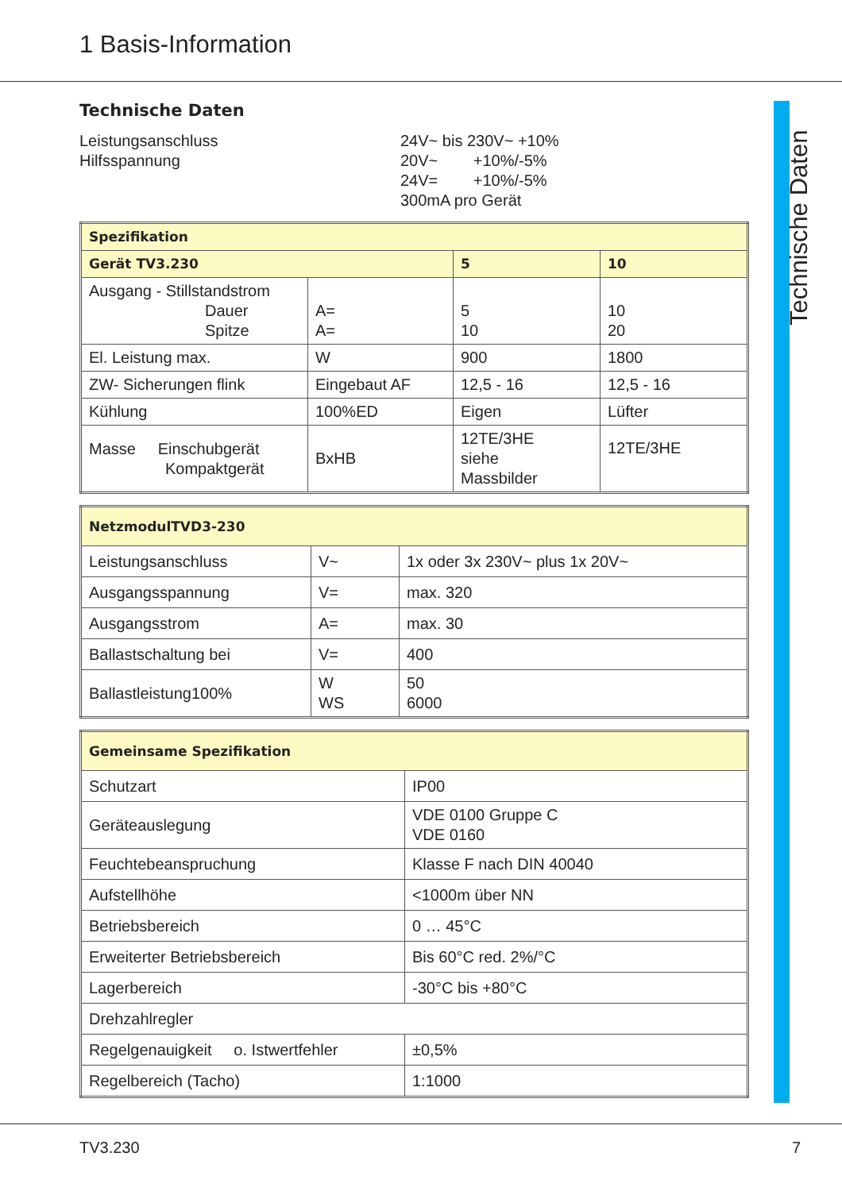1 Basis-Information
Technische Daten
Technische Daten
Leistungsanschluss
Hilfsspannung
24V~ bis 230V~ +10%
20V~ +10%/-5%
24V= +10%/-5%
300mA pro Gerät
| Spezifikation | | | |
| --- | --- | --- | --- |
| Gerät TV3.230 | | 5 | 10 |
| Ausgang - Stillstandstrom Dauer Spitze | A= A= | 5 10 | 10 20 |
| El. Leistung max. | W | 900 | 1800 |
| ZW- Sicherungen flink | Eingebaut AF | 12,5 - 16 | 12,5 - 16 |
| Kühlung | 100%ED | Eigen | Lüfter |
| Masse Einschubgerät Kompaktgerät | BxHB | 12TE/3HE siehe Massbilder | 12TE/3HE |
| NetzmodulTVD3-230 | | |
| --- | --- | --- |
| Leistungsanschluss | V~ | 1x oder 3x 230V~ plus 1x 20V~ |
| Ausgangsspannung | V= | max. 320 |
| Ausgangsstrom | A= | max. 30 |
| Ballastschaltung bei | V= | 400 |
| Ballastleistung100% | W WS | 50 6000 |
| Gemeinsame Spezifikation | |
| --- | --- |
| Schutzart | IP00 |
| Geräteauslegung | VDE 0100 Gruppe C VDE 0160 |
| Feuchtebeanspruchung | Klasse F nach DIN 40040 |
| Aufstellhöhe | <1000m über NN |
| Betriebsbereich | 0 … 45°C |
| Erweiterter Betriebsbereich | Bis 60°C red. 2%/°C |
| Lagerbereich | -30°C bis +80°C |
| Drehzahlregler | |
| Regelgenauigkeit o. Istwertfehler | ±0,5% |
| Regelbereich (Tacho) | 1:1000 |
TV3.230 7